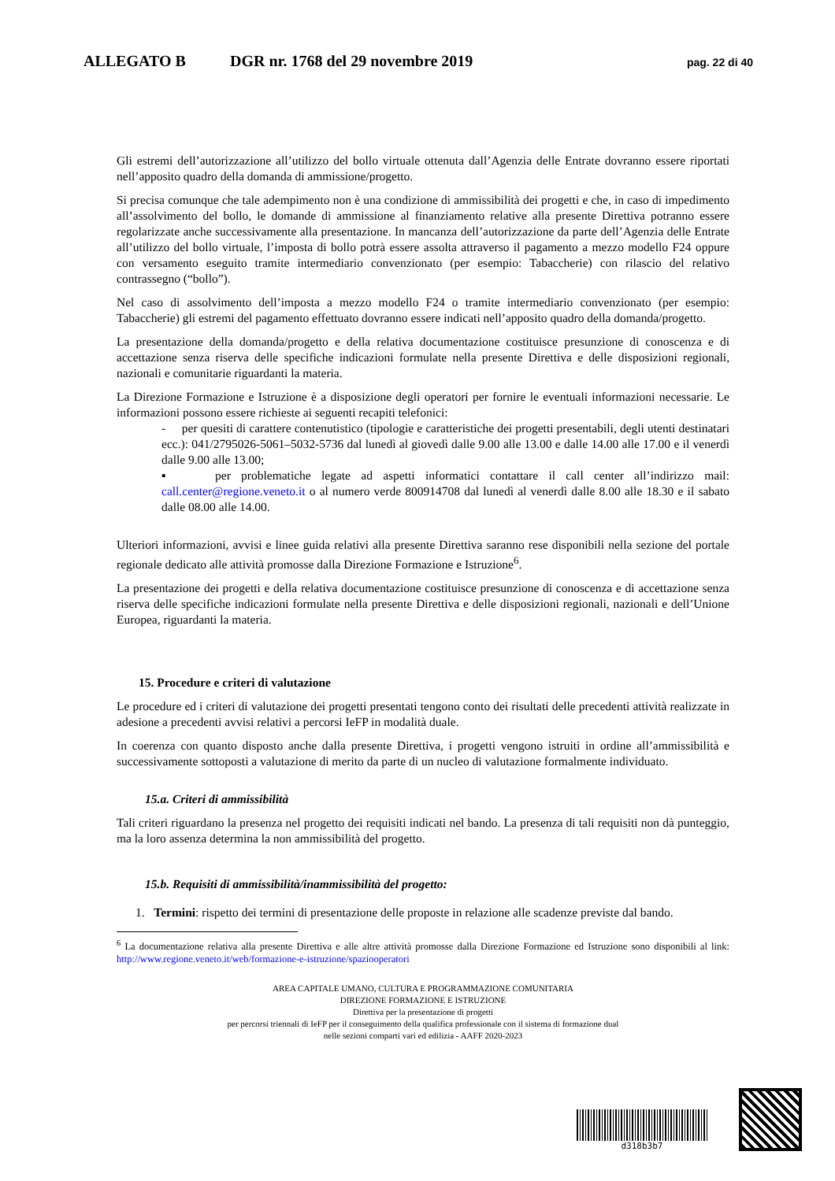ALLEGATO B DGR nr. 1768 del 29 novembre 2019 pag. 22 di 40
Gli estremi dell’autorizzazione all’utilizzo del bollo virtuale ottenuta dall’Agenzia delle Entrate dovranno essere riportati nell’apposito quadro della domanda di ammissione/progetto.
Si precisa comunque che tale adempimento non è una condizione di ammissibilità dei progetti e che, in caso di impedimento all’assolvimento del bollo, le domande di ammissione al finanziamento relative alla presente Direttiva potranno essere regolarizzate anche successivamente alla presentazione. In mancanza dell’autorizzazione da parte dell’Agenzia delle Entrate all’utilizzo del bollo virtuale, l’imposta di bollo potrà essere assolta attraverso il pagamento a mezzo modello F24 oppure con versamento eseguito tramite intermediario convenzionato (per esempio: Tabaccherie) con rilascio del relativo contrassegno (“bollo”).
Nel caso di assolvimento dell’imposta a mezzo modello F24 o tramite intermediario convenzionato (per esempio: Tabaccherie) gli estremi del pagamento effettuato dovranno essere indicati nell’apposito quadro della domanda/progetto.
La presentazione della domanda/progetto e della relativa documentazione costituisce presunzione di conoscenza e di accettazione senza riserva delle specifiche indicazioni formulate nella presente Direttiva e delle disposizioni regionali, nazionali e comunitarie riguardanti la materia.
La Direzione Formazione e Istruzione è a disposizione degli operatori per fornire le eventuali informazioni necessarie. Le informazioni possono essere richieste ai seguenti recapiti telefonici:
- per quesiti di carattere contenutistico (tipologie e caratteristiche dei progetti presentabili, degli utenti destinatari ecc.): 041/2795026-5061–5032-5736 dal lunedì al giovedì dalle 9.00 alle 13.00 e dalle 14.00 alle 17.00 e il venerdì dalle 9.00 alle 13.00;
▪ per problematiche legate ad aspetti informatici contattare il call center all’indirizzo mail: call.center@regione.veneto.it o al numero verde 800914708 dal lunedì al venerdì dalle 8.00 alle 18.30 e il sabato dalle 08.00 alle 14.00.
Ulteriori informazioni, avvisi e linee guida relativi alla presente Direttiva saranno rese disponibili nella sezione del portale regionale dedicato alle attività promosse dalla Direzione Formazione e Istruzione<sup>6</sup>.
La presentazione dei progetti e della relativa documentazione costituisce presunzione di conoscenza e di accettazione senza riserva delle specifiche indicazioni formulate nella presente Direttiva e delle disposizioni regionali, nazionali e dell’Unione Europea, riguardanti la materia.
15. Procedure e criteri di valutazione
Le procedure ed i criteri di valutazione dei progetti presentati tengono conto dei risultati delle precedenti attività realizzate in adesione a precedenti avvisi relativi a percorsi IeFP in modalità duale.
In coerenza con quanto disposto anche dalla presente Direttiva, i progetti vengono istruiti in ordine all’ammissibilità e successivamente sottoposti a valutazione di merito da parte di un nucleo di valutazione formalmente individuato.
15.a. Criteri di ammissibilità
Tali criteri riguardano la presenza nel progetto dei requisiti indicati nel bando. La presenza di tali requisiti non dà punteggio, ma la loro assenza determina la non ammissibilità del progetto.
15.b. Requisiti di ammissibilità/inammissibilità del progetto:
1. Termini: rispetto dei termini di presentazione delle proposte in relazione alle scadenze previste dal bando.
<sup>6</sup> La documentazione relativa alla presente Direttiva e alle altre attività promosse dalla Direzione Formazione ed Istruzione sono disponibili al link: http://www.regione.veneto.it/web/formazione-e-istruzione/spaziooperatori
AREA CAPITALE UMANO, CULTURA E PROGRAMMAZIONE COMUNITARIA
DIREZIONE FORMAZIONE E ISTRUZIONE
Direttiva per la presentazione di progetti
per percorsi triennali di IeFP per il conseguimento della qualifica professionale con il sistema di formazione dual
nelle sezioni comparti vari ed edilizia - AAFF 2020-2023
d318b3b7